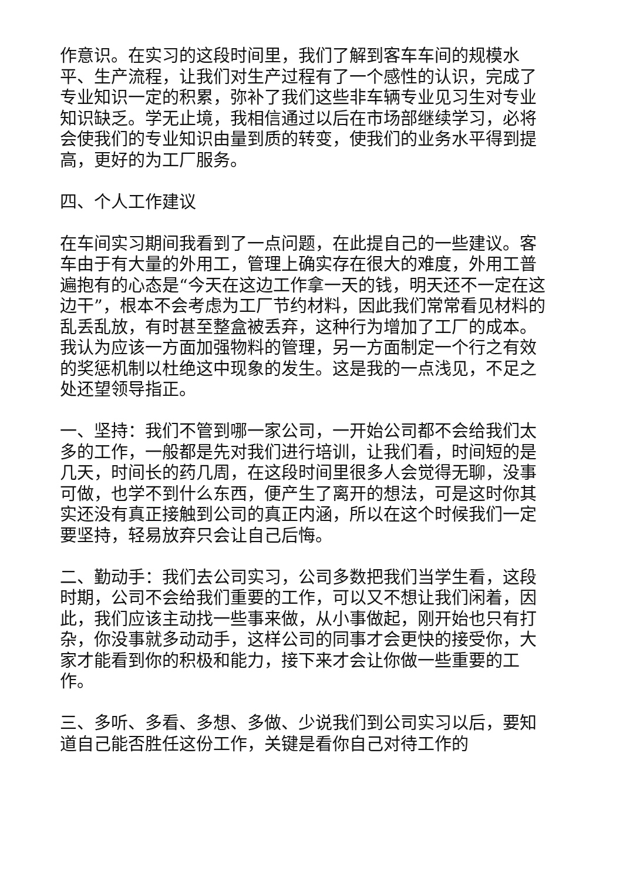作意识。在实习的这段时间里，我们了解到客车车间的规模水平、生产流程，让我们对生产过程有了一个感性的认识，完成了专业知识一定的积累，弥补了我们这些非车辆专业见习生对专业知识缺乏。学无止境，我相信通过以后在市场部继续学习，必将会使我们的专业知识由量到质的转变，使我们的业务水平得到提高，更好的为工厂服务。
四、个人工作建议
在车间实习期间我看到了一点问题，在此提自己的一些建议。客车由于有大量的外用工，管理上确实存在很大的难度，外用工普遍抱有的心态是“今天在这边工作拿一天的钱，明天还不一定在这边干”，根本不会考虑为工厂节约材料，因此我们常常看见材料的乱丢乱放，有时甚至整盒被丢弃，这种行为增加了工厂的成本。我认为应该一方面加强物料的管理，另一方面制定一个行之有效的奖惩机制以杜绝这中现象的发生。这是我的一点浅见，不足之处还望领导指正。
一、坚持：我们不管到哪一家公司，一开始公司都不会给我们太多的工作，一般都是先对我们进行培训，让我们看，时间短的是几天，时间长的药几周，在这段时间里很多人会觉得无聊，没事可做，也学不到什么东西，便产生了离开的想法，可是这时你其实还没有真正接触到公司的真正内涵，所以在这个时候我们一定要坚持，轻易放弃只会让自己后悔。
二、勤动手：我们去公司实习，公司多数把我们当学生看，这段时期，公司不会给我们重要的工作，可以又不想让我们闲着，因此，我们应该主动找一些事来做，从小事做起，刚开始也只有打杂，你没事就多动动手，这样公司的同事才会更快的接受你，大家才能看到你的积极和能力，接下来才会让你做一些重要的工作。
三、多听、多看、多想、多做、少说我们到公司实习以后，要知道自己能否胜任这份工作，关键是看你自己对待工作的